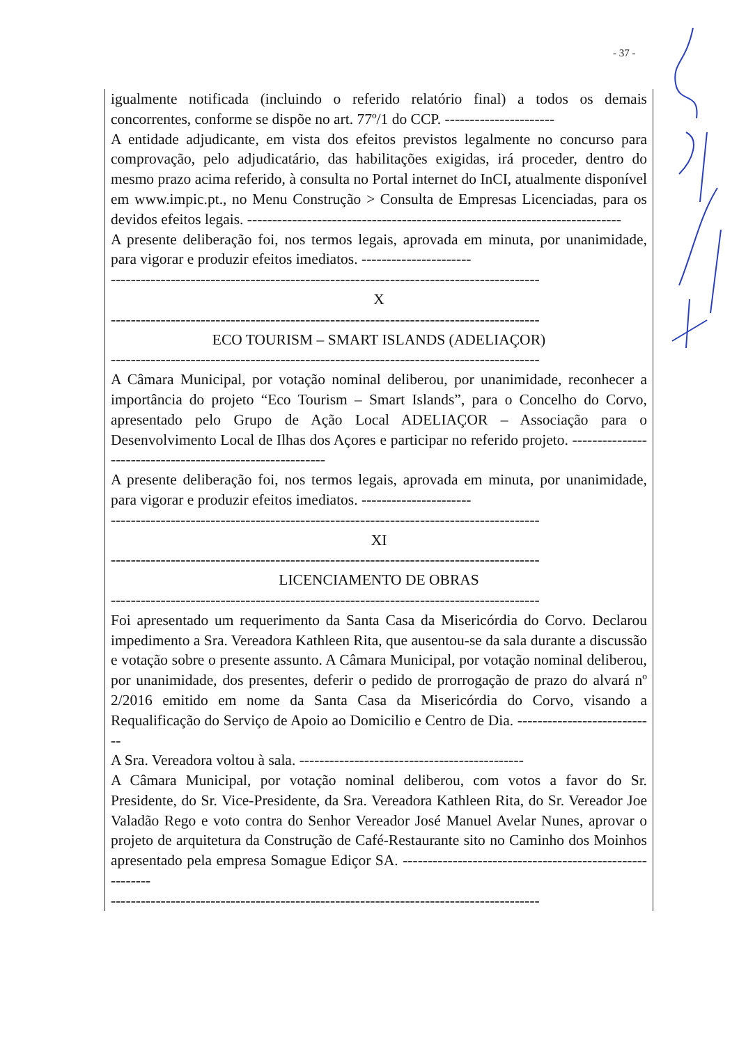- 37 -
igualmente notificada (incluindo o referido relatório final) a todos os demais concorrentes, conforme se dispõe no art. 77º/1 do CCP. ----------------------
A entidade adjudicante, em vista dos efeitos previstos legalmente no concurso para comprovação, pelo adjudicatário, das habilitações exigidas, irá proceder, dentro do mesmo prazo acima referido, à consulta no Portal internet do InCI, atualmente disponível em www.impic.pt., no Menu Construção > Consulta de Empresas Licenciadas, para os devidos efeitos legais. ---------------------------------------------------------------------------
A presente deliberação foi, nos termos legais, aprovada em minuta, por unanimidade, para vigorar e produzir efeitos imediatos. ----------------------
--------------------------------------------------------------------------------------
X
--------------------------------------------------------------------------------------
ECO TOURISM – SMART ISLANDS (ADELIAÇOR)
--------------------------------------------------------------------------------------
A Câmara Municipal, por votação nominal deliberou, por unanimidade, reconhecer a importância do projeto “Eco Tourism – Smart Islands”, para o Concelho do Corvo, apresentado pelo Grupo de Ação Local ADELIAÇOR – Associação para o Desenvolvimento Local de Ilhas dos Açores e participar no referido projeto. ----------------------------------------------------------
A presente deliberação foi, nos termos legais, aprovada em minuta, por unanimidade, para vigorar e produzir efeitos imediatos. ----------------------
--------------------------------------------------------------------------------------
XI
--------------------------------------------------------------------------------------
LICENCIAMENTO DE OBRAS
--------------------------------------------------------------------------------------
Foi apresentado um requerimento da Santa Casa da Misericórdia do Corvo. Declarou impedimento a Sra. Vereadora Kathleen Rita, que ausentou-se da sala durante a discussão e votação sobre o presente assunto. A Câmara Municipal, por votação nominal deliberou, por unanimidade, dos presentes, deferir o pedido de prorrogação de prazo do alvará nº 2/2016 emitido em nome da Santa Casa da Misericórdia do Corvo, visando a Requalificação do Serviço de Apoio ao Domicilio e Centro de Dia. ----------------------------
A Sra. Vereadora voltou à sala. ---------------------------------------------
A Câmara Municipal, por votação nominal deliberou, com votos a favor do Sr. Presidente, do Sr. Vice-Presidente, da Sra. Vereadora Kathleen Rita, do Sr. Vereador Joe Valadão Rego e voto contra do Senhor Vereador José Manuel Avelar Nunes, aprovar o projeto de arquitetura da Construção de Café-Restaurante sito no Caminho dos Moinhos apresentado pela empresa Somague Ediçor SA. ---------------------------------------------------------
--------------------------------------------------------------------------------------